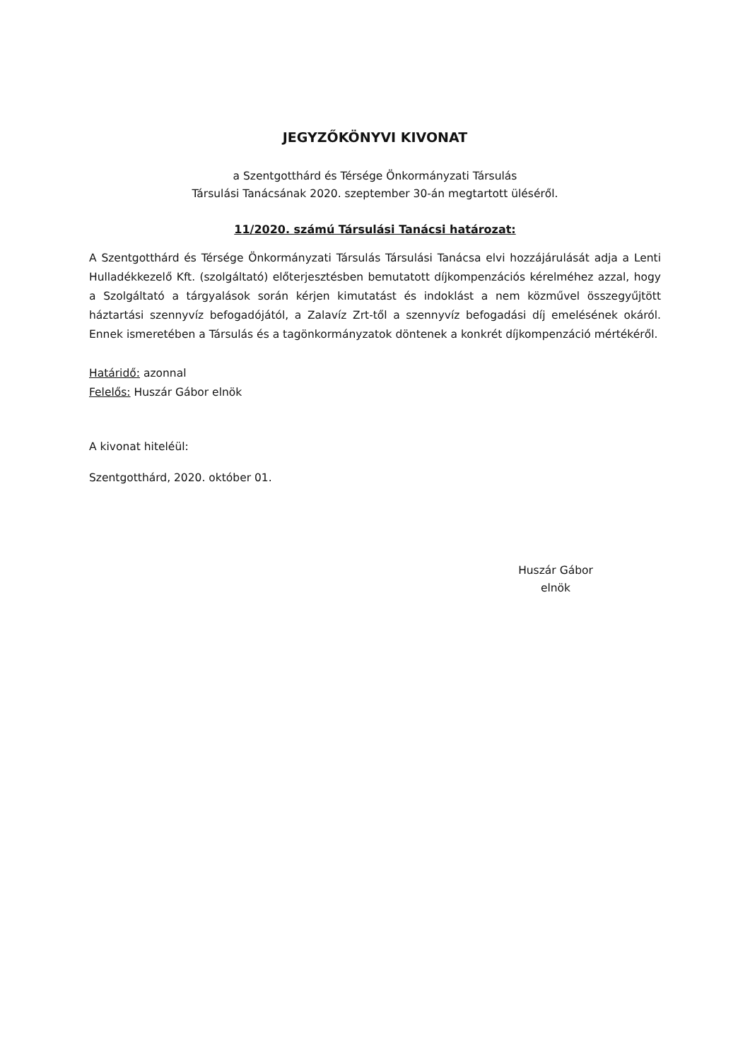JEGYZŐKÖNYVI KIVONAT
a Szentgotthárd és Térsége Önkormányzati Társulás
Társulási Tanácsának 2020. szeptember 30-án megtartott üléséről.
11/2020. számú Társulási Tanácsi határozat:
A Szentgotthárd és Térsége Önkormányzati Társulás Társulási Tanácsa elvi hozzájárulását adja a Lenti Hulladékkezelő Kft. (szolgáltató) előterjesztésben bemutatott díjkompenzációs kérelméhez azzal, hogy a Szolgáltató a tárgyalások során kérjen kimutatást és indoklást a nem közművel összegyűjtött háztartási szennyvíz befogadójától, a Zalavíz Zrt-től a szennyvíz befogadási díj emelésének okáról. Ennek ismeretében a Társulás és a tagönkormányzatok döntenek a konkrét díjkompenzáció mértékéről.
Határidő: azonnal
Felelős: Huszár Gábor elnök
A kivonat hiteléül:
Szentgotthárd, 2020. október 01.
Huszár Gábor
elnök